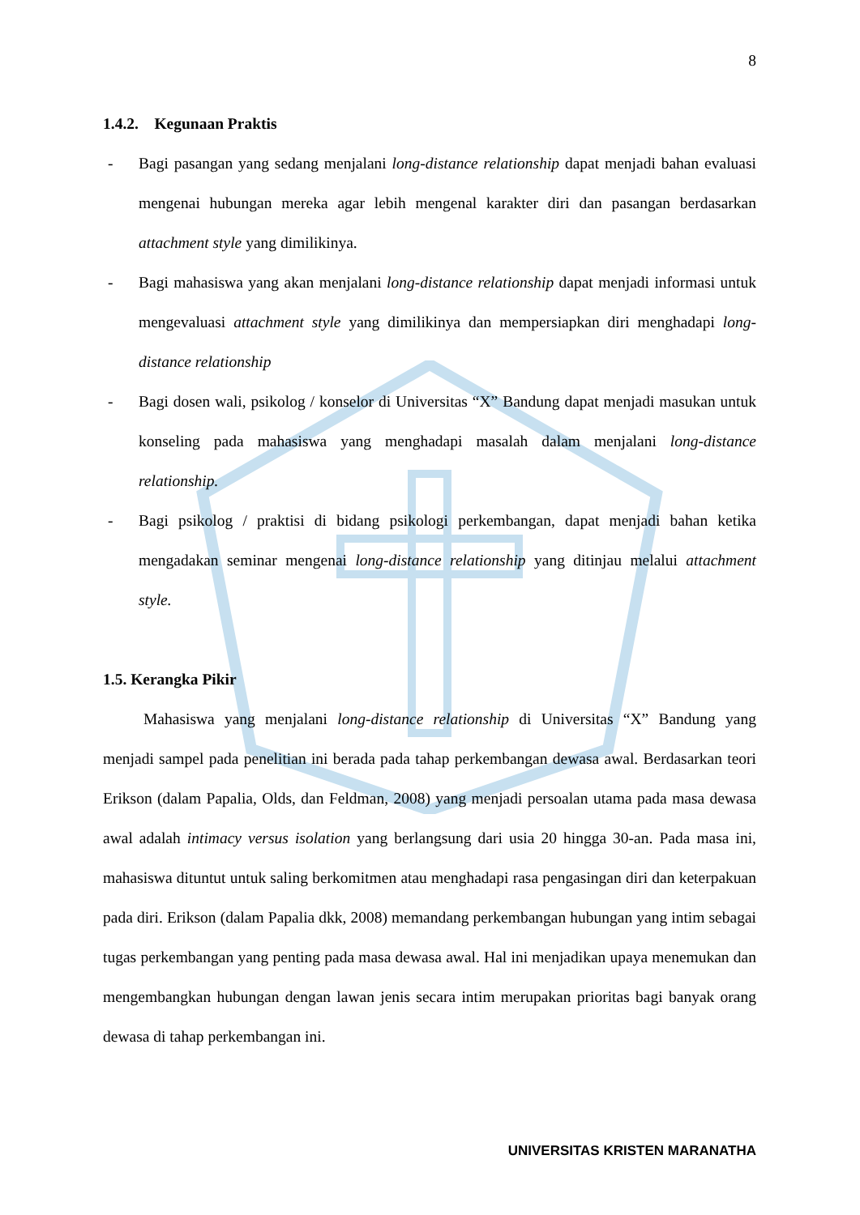8
1.4.2. Kegunaan Praktis
- Bagi pasangan yang sedang menjalani long-distance relationship dapat menjadi bahan evaluasi mengenai hubungan mereka agar lebih mengenal karakter diri dan pasangan berdasarkan attachment style yang dimilikinya.
- Bagi mahasiswa yang akan menjalani long-distance relationship dapat menjadi informasi untuk mengevaluasi attachment style yang dimilikinya dan mempersiapkan diri menghadapi long-distance relationship
- Bagi dosen wali, psikolog / konselor di Universitas “X” Bandung dapat menjadi masukan untuk konseling pada mahasiswa yang menghadapi masalah dalam menjalani long-distance relationship.
- Bagi psikolog / praktisi di bidang psikologi perkembangan, dapat menjadi bahan ketika mengadakan seminar mengenai long-distance relationship yang ditinjau melalui attachment style.
1.5. Kerangka Pikir
Mahasiswa yang menjalani long-distance relationship di Universitas “X” Bandung yang menjadi sampel pada penelitian ini berada pada tahap perkembangan dewasa awal. Berdasarkan teori Erikson (dalam Papalia, Olds, dan Feldman, 2008) yang menjadi persoalan utama pada masa dewasa awal adalah intimacy versus isolation yang berlangsung dari usia 20 hingga 30-an. Pada masa ini, mahasiswa dituntut untuk saling berkomitmen atau menghadapi rasa pengasingan diri dan keterpakuan pada diri. Erikson (dalam Papalia dkk, 2008) memandang perkembangan hubungan yang intim sebagai tugas perkembangan yang penting pada masa dewasa awal. Hal ini menjadikan upaya menemukan dan mengembangkan hubungan dengan lawan jenis secara intim merupakan prioritas bagi banyak orang dewasa di tahap perkembangan ini.
UNIVERSITAS KRISTEN MARANATHA